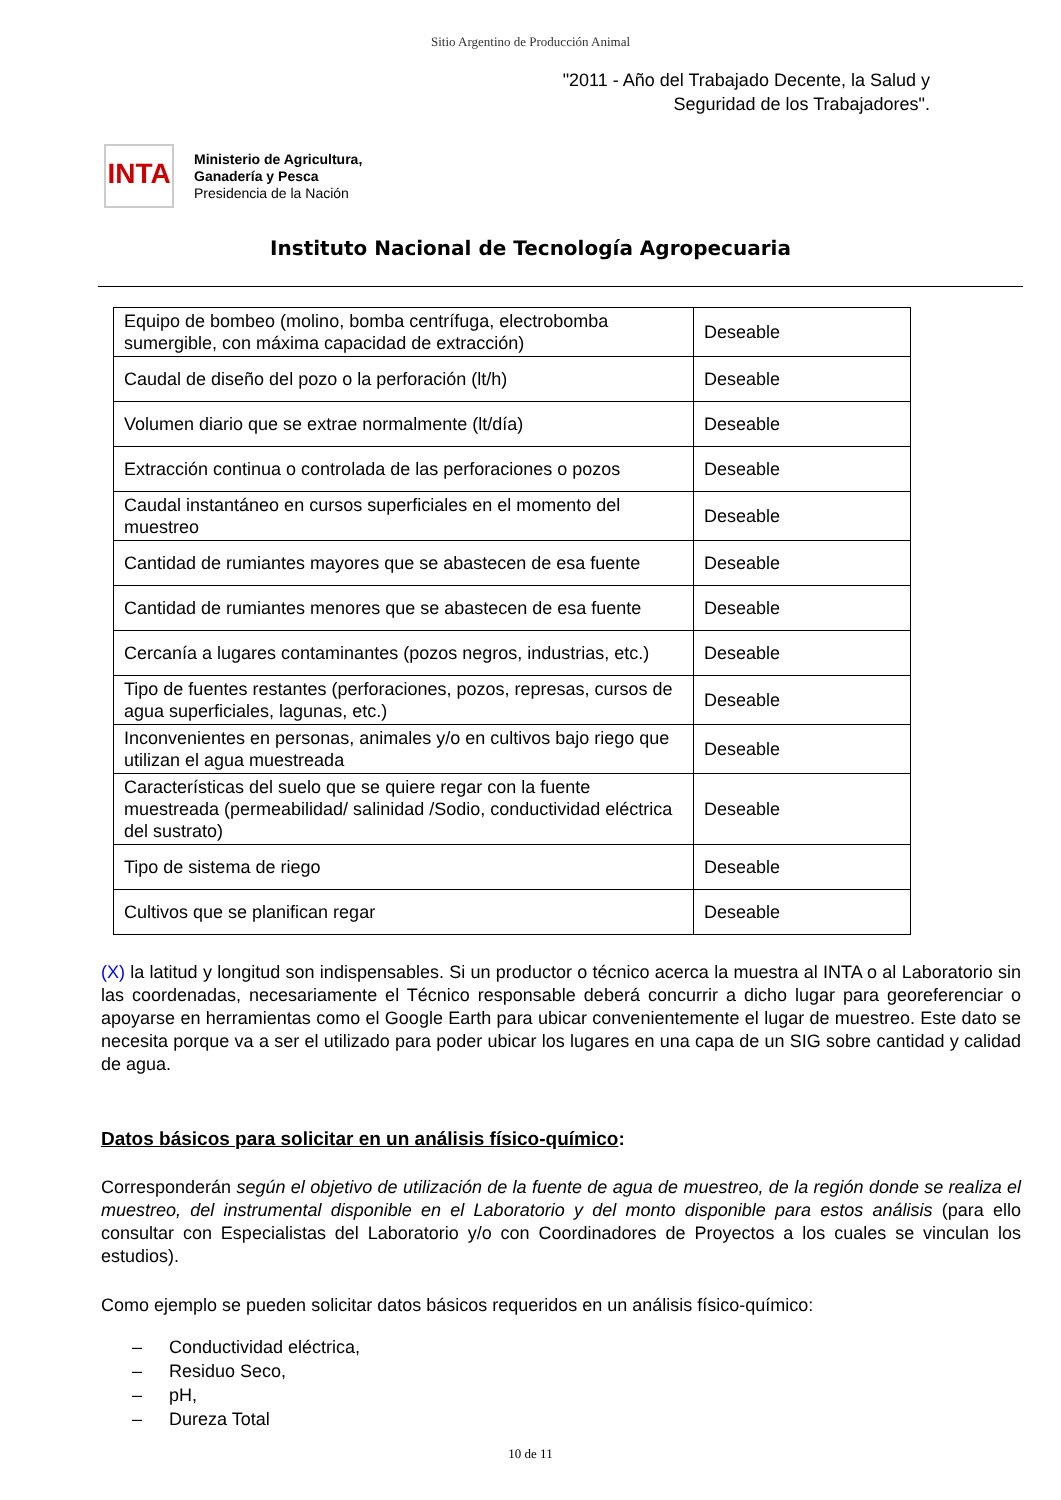Sitio Argentino de Producción Animal
"2011 - Año del Trabajado Decente, la Salud y
Seguridad de los Trabajadores".
INTA
Ministerio de Agricultura,
Ganadería y Pesca
Presidencia de la Nación
Instituto Nacional de Tecnología Agropecuaria
| Equipo de bombeo (molino, bomba centrífuga, electrobomba sumergible, con máxima capacidad de extracción) | Deseable |
| Caudal de diseño del pozo o la perforación (lt/h) | Deseable |
| Volumen diario que se extrae normalmente (lt/día) | Deseable |
| Extracción continua o controlada de las perforaciones o pozos | Deseable |
| Caudal instantáneo en cursos superficiales en el momento del muestreo | Deseable |
| Cantidad de rumiantes mayores que se abastecen de esa fuente | Deseable |
| Cantidad de rumiantes menores que se abastecen de esa fuente | Deseable |
| Cercanía a lugares contaminantes (pozos negros, industrias, etc.) | Deseable |
| Tipo de fuentes restantes (perforaciones, pozos, represas, cursos de agua superficiales, lagunas, etc.) | Deseable |
| Inconvenientes en personas, animales y/o en cultivos bajo riego que utilizan el agua muestreada | Deseable |
| Características del suelo que se quiere regar con la fuente muestreada (permeabilidad/ salinidad /Sodio, conductividad eléctrica del sustrato) | Deseable |
| Tipo de sistema de riego | Deseable |
| Cultivos que se planifican regar | Deseable |
(X) la latitud y longitud son indispensables. Si un productor o técnico acerca la muestra al INTA o al Laboratorio sin las coordenadas, necesariamente el Técnico responsable deberá concurrir a dicho lugar para georeferenciar o apoyarse en herramientas como el Google Earth para ubicar convenientemente el lugar de muestreo. Este dato se necesita porque va a ser el utilizado para poder ubicar los lugares en una capa de un SIG sobre cantidad y calidad de agua.
Datos básicos para solicitar en un análisis físico-químico:
Corresponderán según el objetivo de utilización de la fuente de agua de muestreo, de la región donde se realiza el muestreo, del instrumental disponible en el Laboratorio y del monto disponible para estos análisis (para ello consultar con Especialistas del Laboratorio y/o con Coordinadores de Proyectos a los cuales se vinculan los estudios).
Como ejemplo se pueden solicitar datos básicos requeridos en un análisis físico-químico:
– Conductividad eléctrica,
– Residuo Seco,
– pH,
– Dureza Total
10 de 11